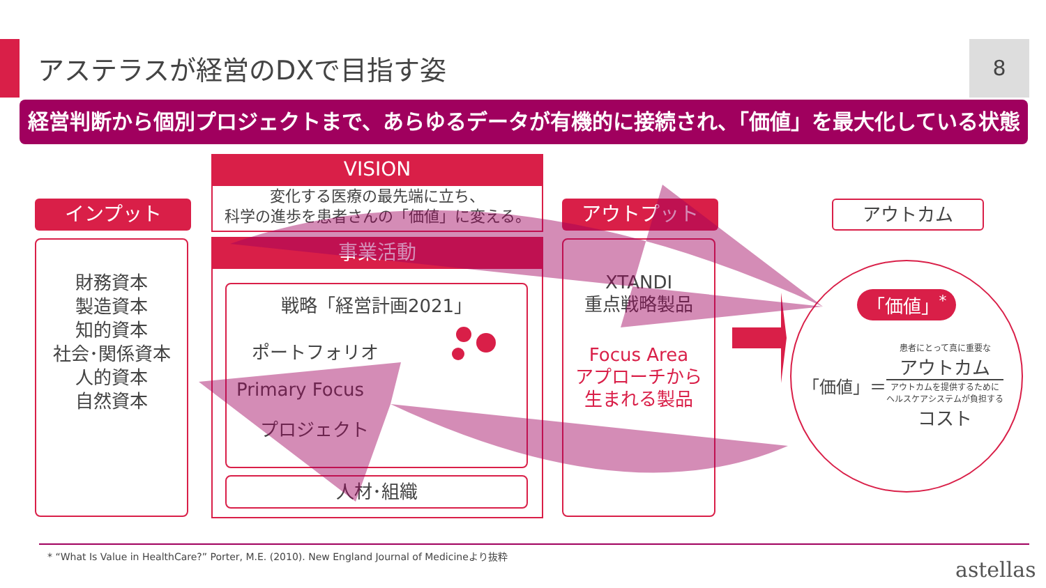アステラスが経営のDXで目指す姿 8
経営判断から個別プロジェクトまで、あらゆるデータが有機的に接続され、「価値」を最大化している状態
インプット
財務資本
製造資本
知的資本
社会･関係資本
人的資本
自然資本
VISION
変化する医療の最先端に立ち、
科学の進歩を患者さんの「価値」に変える。
事業活動
戦略「経営計画2021」
ポートフォリオ
Primary Focus
プロジェクト
人材･組織
アウトプット
XTANDI
重点戦略製品
Focus Area
アプローチから
生まれる製品
アウトカム
「価値」<sup>*</sup>
「価値」＝
患者にとって真に重要な
アウトカム
アウトカムを提供するために
ヘルスケアシステムが負担する
コスト
* “What Is Value in HealthCare?” Porter, M.E. (2010). New England Journal of Medicineより抜粋
astellas